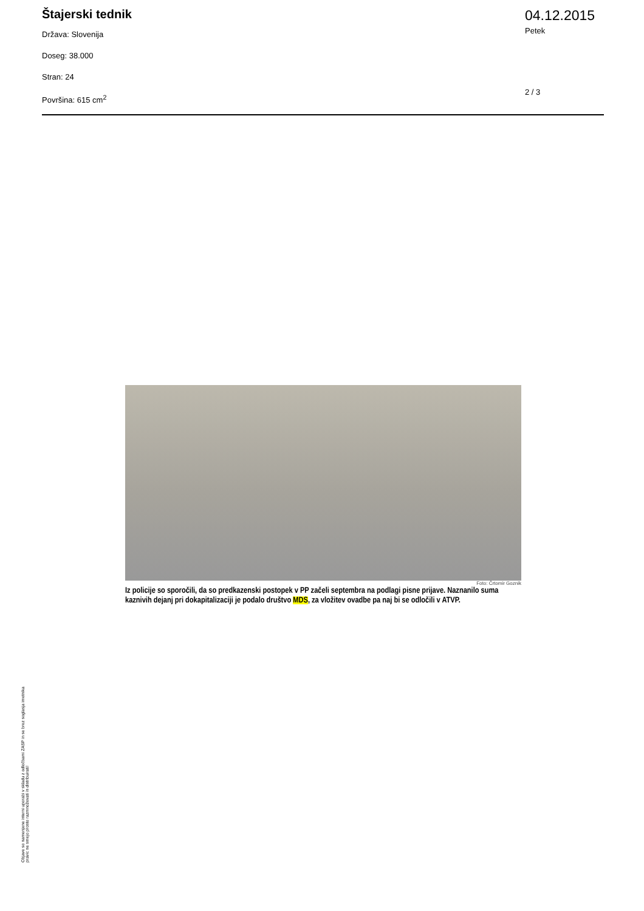Štajerski tednik
Država: Slovenija
Doseg: 38.000
Stran: 24
Površina: 615 cm<sup>2</sup>
04.12.2015
Petek
2 / 3
Foto: Črtomir Goznik
Iz policije so sporočili, da so predkazenski postopek v PP začeli septembra na podlagi pisne prijave. Naznanilo suma kaznivih dejanj pri dokapitalizaciji je podalo društvo MDS, za vložitev ovadbe pa naj bi se odločili v ATVP.
Objave so namenjene interni uporabi v skladu z odločbami ZASP in se brez soglasja imetnika pravic ne smejo prosto razmnoževati in distribuirati!